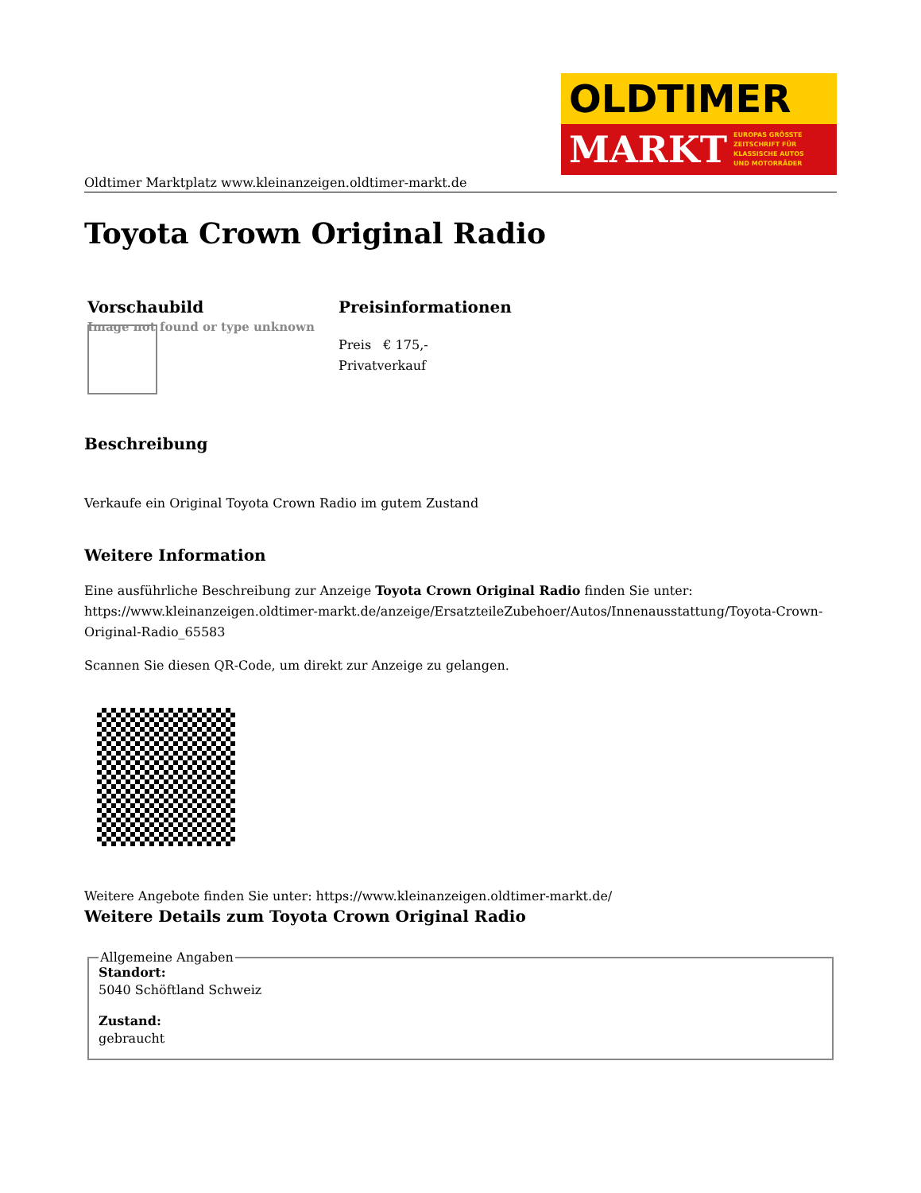OLDTIMER
MARKT EUROPAS GRÖSSTE
ZEITSCHRIFT FÜR
KLASSISCHE AUTOS
UND MOTORRÄDER
Oldtimer Marktplatz www.kleinanzeigen.oldtimer-markt.de
Toyota Crown Original Radio
Vorschaubild
Image not found or type unknown
Preisinformationen
Preis € 175,-
Privatverkauf
Beschreibung
Verkaufe ein Original Toyota Crown Radio im gutem Zustand
Weitere Information
Eine ausführliche Beschreibung zur Anzeige Toyota Crown Original Radio finden Sie unter: https://www.kleinanzeigen.oldtimer-markt.de/anzeige/ErsatzteileZubehoer/Autos/Innenausstattung/Toyota-Crown-Original-Radio_65583
Scannen Sie diesen QR-Code, um direkt zur Anzeige zu gelangen.
Weitere Angebote finden Sie unter: https://www.kleinanzeigen.oldtimer-markt.de/
Weitere Details zum Toyota Crown Original Radio
Allgemeine Angaben Standort:
5040 Schöftland Schweiz
Zustand:
gebraucht